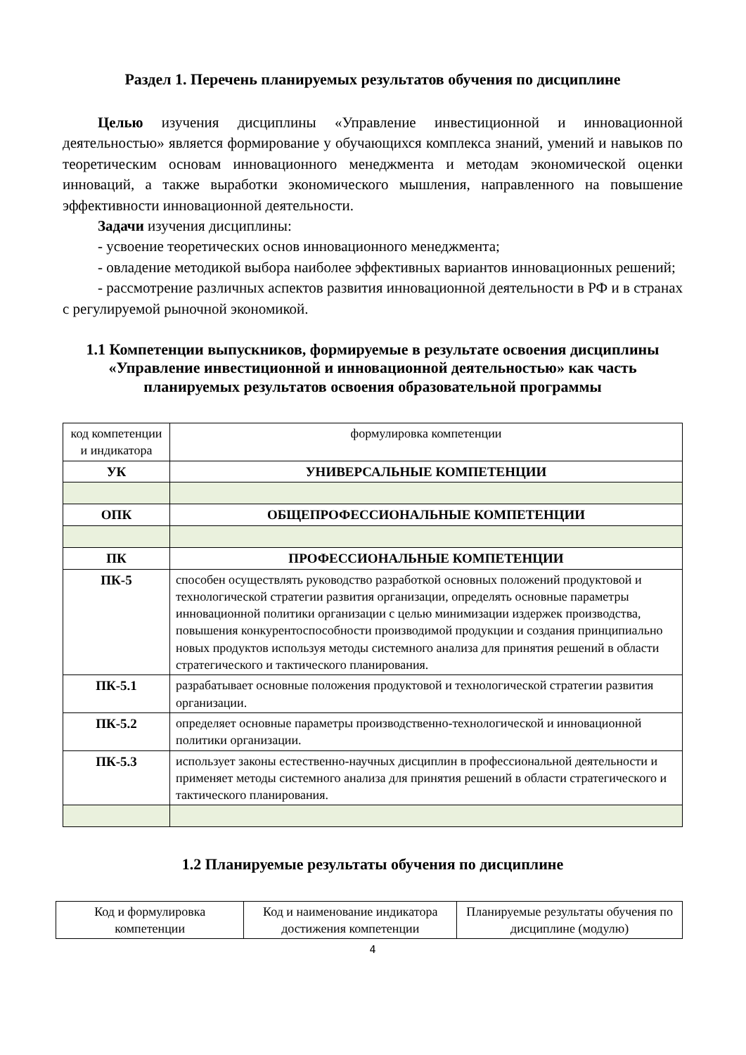Раздел 1. Перечень планируемых результатов обучения по дисциплине
Целью изучения дисциплины «Управление инвестиционной и инновационной деятельностью» является формирование у обучающихся комплекса знаний, умений и навыков по теоретическим основам инновационного менеджмента и методам экономической оценки инноваций, а также выработки экономического мышления, направленного на повышение эффективности инновационной деятельности.
Задачи изучения дисциплины:
- усвоение теоретических основ инновационного менеджмента;
- овладение методикой выбора наиболее эффективных вариантов инновационных решений;
- рассмотрение различных аспектов развития инновационной деятельности в РФ и в странах с регулируемой рыночной экономикой.
1.1 Компетенции выпускников, формируемые в результате освоения дисциплины «Управление инвестиционной и инновационной деятельностью» как часть планируемых результатов освоения образовательной программы
| код компетенции и индикатора | формулировка компетенции |
| УК | УНИВЕРСАЛЬНЫЕ КОМПЕТЕНЦИИ |
| ОПК | ОБЩЕПРОФЕССИОНАЛЬНЫЕ КОМПЕТЕНЦИИ |
| ПК | ПРОФЕССИОНАЛЬНЫЕ КОМПЕТЕНЦИИ |
| ПК-5 | способен осуществлять руководство разработкой основных положений продуктовой и технологической стратегии развития организации, определять основные параметры инновационной политики организации с целью минимизации издержек производства, повышения конкурентоспособности производимой продукции и создания принципиально новых продуктов используя методы системного анализа для принятия решений в области стратегического и тактического планирования. |
| ПК-5.1 | разрабатывает основные положения продуктовой и технологической стратегии развития организации. |
| ПК-5.2 | определяет основные параметры производственно-технологической и инновационной политики организации. |
| ПК-5.3 | использует законы естественно-научных дисциплин в профессиональной деятельности и применяет методы системного анализа для принятия решений в области стратегического и тактического планирования. |
1.2 Планируемые результаты обучения по дисциплине
| Код и формулировка компетенции | Код и наименование индикатора достижения компетенции | Планируемые результаты обучения по дисциплине (модулю) |
4